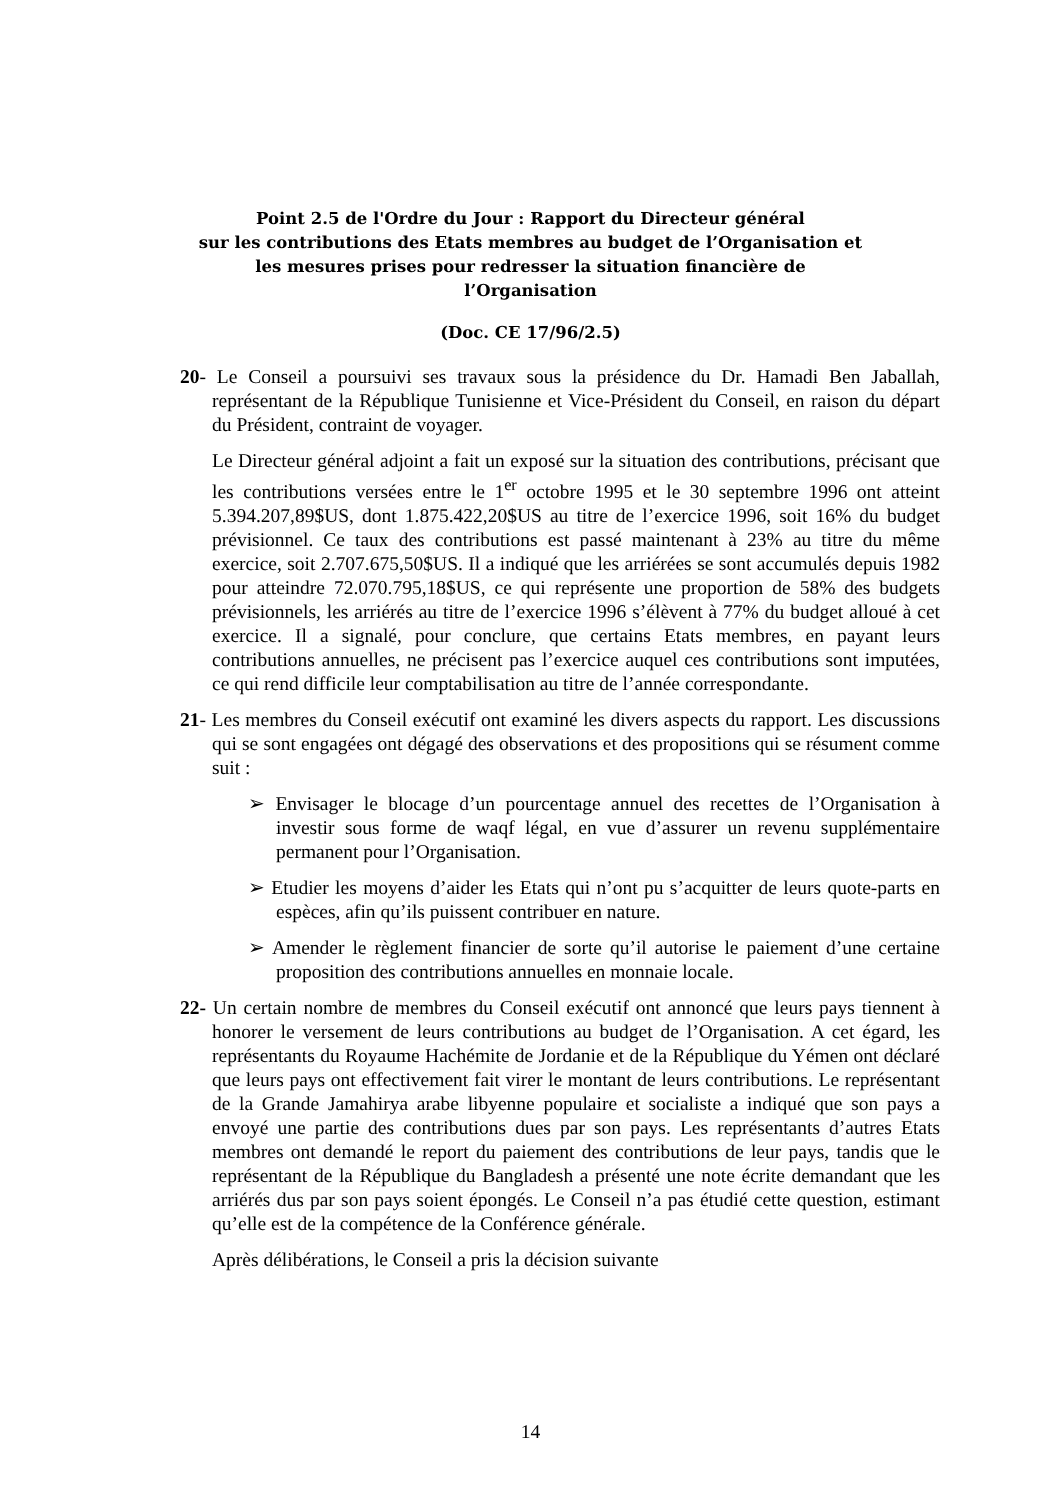Point 2.5 de l'Ordre du Jour : Rapport du Directeur général
sur les contributions des Etats membres au budget de l’Organisation et
les mesures prises pour redresser la situation financière de
l’Organisation
(Doc. CE 17/96/2.5)
20- Le Conseil a poursuivi ses travaux sous la présidence du Dr. Hamadi Ben Jaballah, représentant de la République Tunisienne et Vice-Président du Conseil, en raison du départ du Président, contraint de voyager.
Le Directeur général adjoint a fait un exposé sur la situation des contributions, précisant que les contributions versées entre le 1<sup>er</sup> octobre 1995 et le 30 septembre 1996 ont atteint 5.394.207,89$US, dont 1.875.422,20$US au titre de l’exercice 1996, soit 16% du budget prévisionnel. Ce taux des contributions est passé maintenant à 23% au titre du même exercice, soit 2.707.675,50$US. Il a indiqué que les arriérées se sont accumulés depuis 1982 pour atteindre 72.070.795,18$US, ce qui représente une proportion de 58% des budgets prévisionnels, les arriérés au titre de l’exercice 1996 s’élèvent à 77% du budget alloué à cet exercice. Il a signalé, pour conclure, que certains Etats membres, en payant leurs contributions annuelles, ne précisent pas l’exercice auquel ces contributions sont imputées, ce qui rend difficile leur comptabilisation au titre de l’année correspondante.
21- Les membres du Conseil exécutif ont examiné les divers aspects du rapport. Les discussions qui se sont engagées ont dégagé des observations et des propositions qui se résument comme suit :
➢ Envisager le blocage d’un pourcentage annuel des recettes de l’Organisation à investir sous forme de waqf légal, en vue d’assurer un revenu supplémentaire permanent pour l’Organisation.
➢ Etudier les moyens d’aider les Etats qui n’ont pu s’acquitter de leurs quote-parts en espèces, afin qu’ils puissent contribuer en nature.
➢ Amender le règlement financier de sorte qu’il autorise le paiement d’une certaine proposition des contributions annuelles en monnaie locale.
22- Un certain nombre de membres du Conseil exécutif ont annoncé que leurs pays tiennent à honorer le versement de leurs contributions au budget de l’Organisation. A cet égard, les représentants du Royaume Hachémite de Jordanie et de la République du Yémen ont déclaré que leurs pays ont effectivement fait virer le montant de leurs contributions. Le représentant de la Grande Jamahirya arabe libyenne populaire et socialiste a indiqué que son pays a envoyé une partie des contributions dues par son pays. Les représentants d’autres Etats membres ont demandé le report du paiement des contributions de leur pays, tandis que le représentant de la République du Bangladesh a présenté une note écrite demandant que les arriérés dus par son pays soient épongés. Le Conseil n’a pas étudié cette question, estimant qu’elle est de la compétence de la Conférence générale.
Après délibérations, le Conseil a pris la décision suivante
14